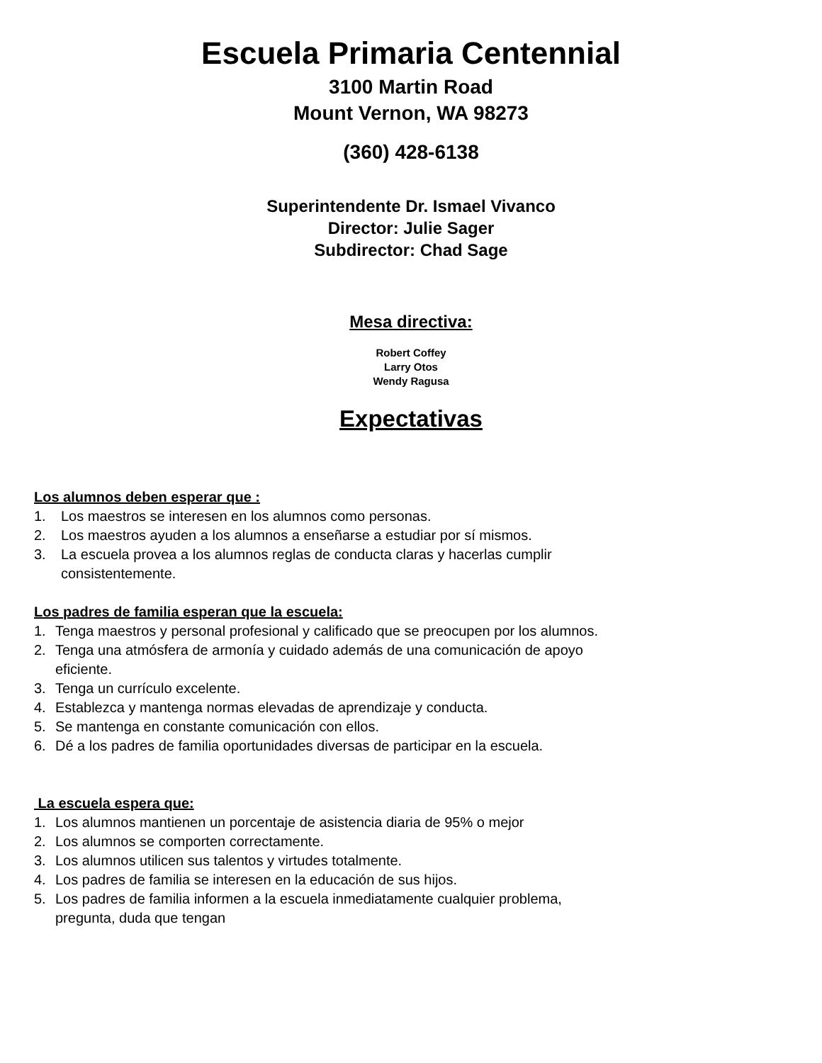Escuela Primaria Centennial
3100 Martin Road
Mount Vernon, WA 98273
(360) 428-6138
Superintendente Dr. Ismael Vivanco
Director: Julie Sager
Subdirector: Chad Sage
Mesa directiva:
Robert Coffey
Larry Otos
Wendy Ragusa
Expectativas
Los alumnos deben esperar que :
1. Los maestros se interesen en los alumnos como personas.
2. Los maestros ayuden a los alumnos a enseñarse a estudiar por sí mismos.
3. La escuela provea a los alumnos reglas de conducta claras y hacerlas cumplir
consistentemente.
Los padres de familia esperan que la escuela:
1. Tenga maestros y personal profesional y calificado que se preocupen por los alumnos.
2. Tenga una atmósfera de armonía y cuidado además de una comunicación de apoyo
eficiente.
3. Tenga un currículo excelente.
4. Establezca y mantenga normas elevadas de aprendizaje y conducta.
5. Se mantenga en constante comunicación con ellos.
6. Dé a los padres de familia oportunidades diversas de participar en la escuela.
La escuela espera que:
1. Los alumnos mantienen un porcentaje de asistencia diaria de 95% o mejor
2. Los alumnos se comporten correctamente.
3. Los alumnos utilicen sus talentos y virtudes totalmente.
4. Los padres de familia se interesen en la educación de sus hijos.
5. Los padres de familia informen a la escuela inmediatamente cualquier problema,
pregunta, duda que tengan